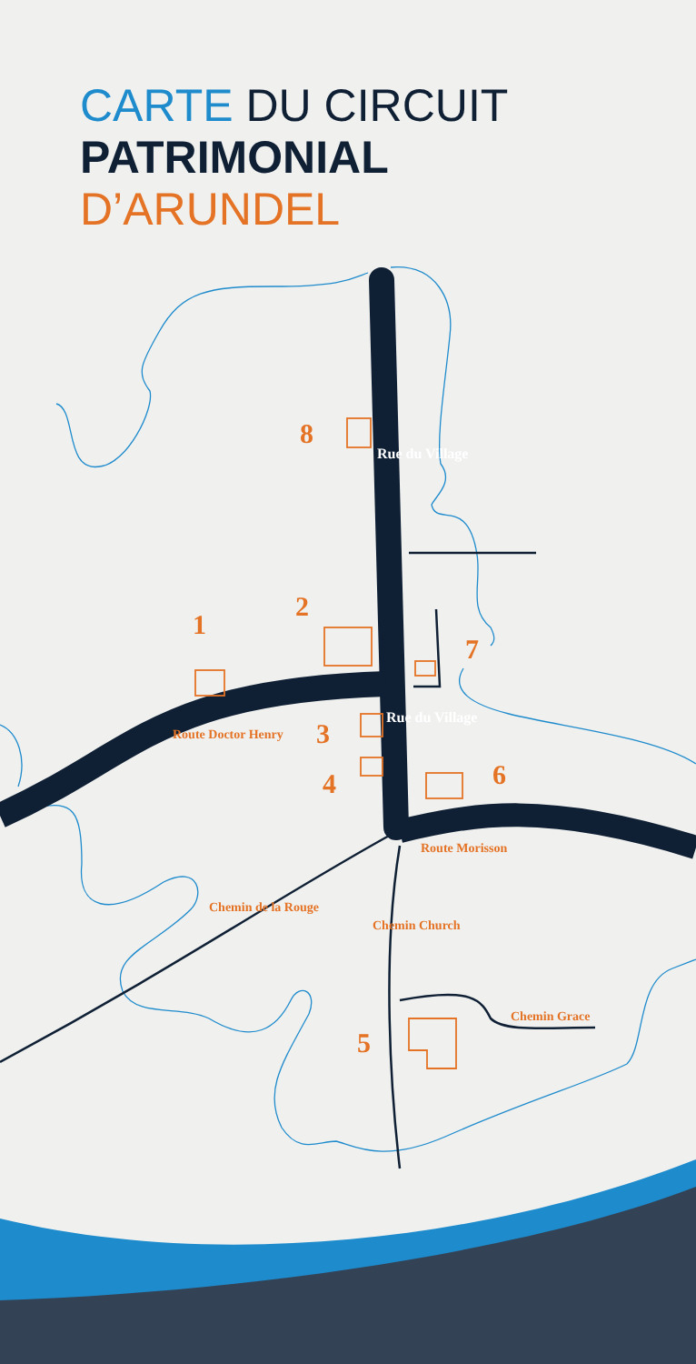CARTE DU CIRCUIT
PATRIMONIAL
D’ARUNDEL
8
2
1
7
3
4 6
5
Route Doctor Henry
Route Morisson
Chemin de la Rouge
Chemin Church
Chemin Grace
Rue du Village
Rue du Village